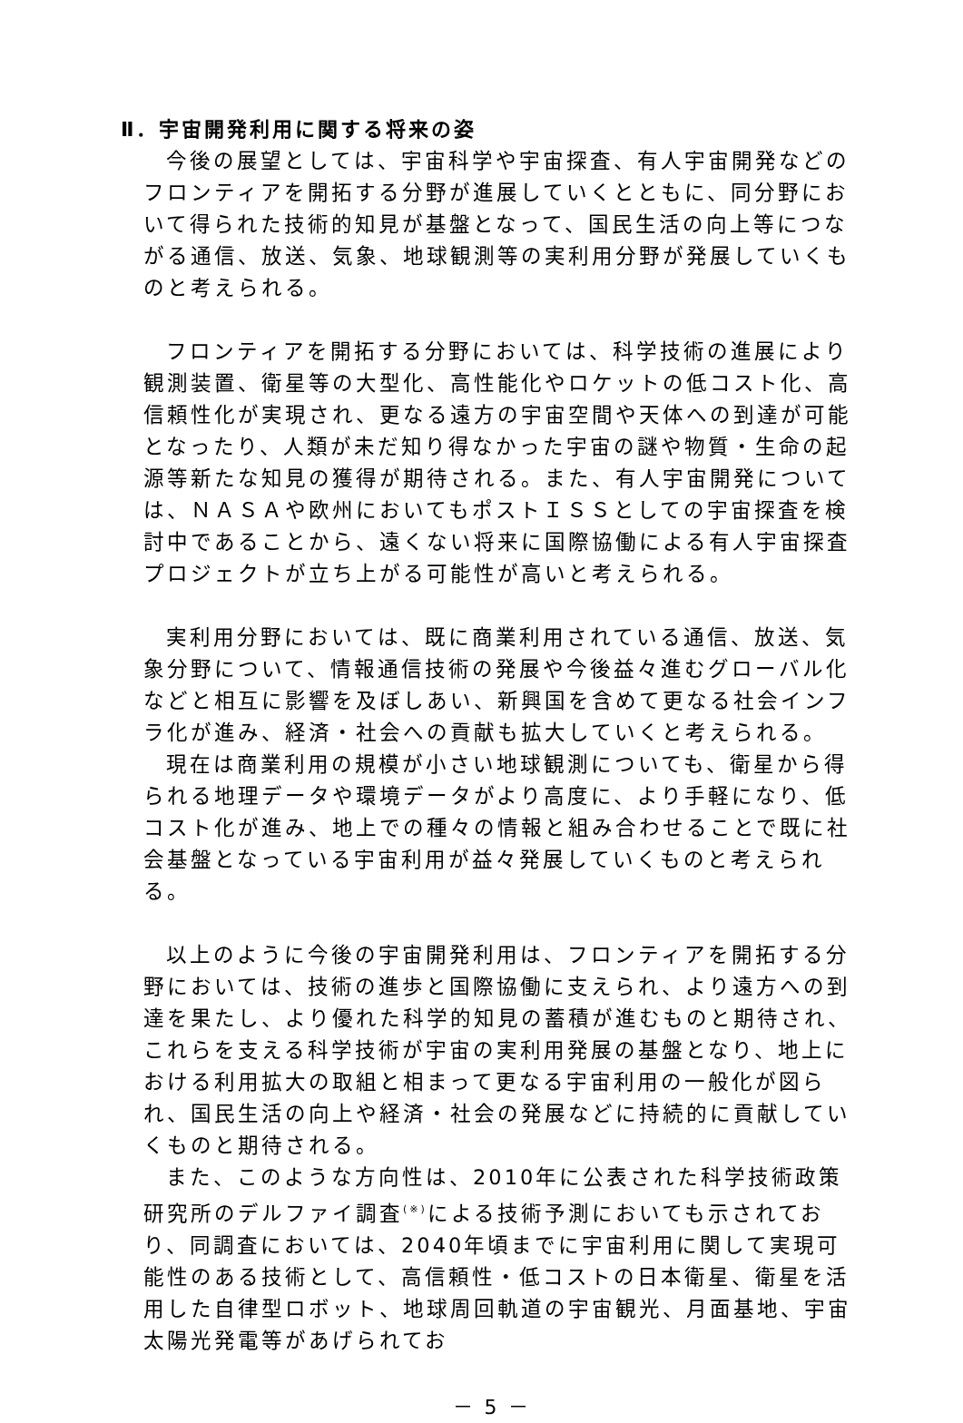Ⅱ．宇宙開発利用に関する将来の姿
今後の展望としては、宇宙科学や宇宙探査、有人宇宙開発などのフロンティアを開拓する分野が進展していくとともに、同分野において得られた技術的知見が基盤となって、国民生活の向上等につながる通信、放送、気象、地球観測等の実利用分野が発展していくものと考えられる。
フロンティアを開拓する分野においては、科学技術の進展により観測装置、衛星等の大型化、高性能化やロケットの低コスト化、高信頼性化が実現され、更なる遠方の宇宙空間や天体への到達が可能となったり、人類が未だ知り得なかった宇宙の謎や物質・生命の起源等新たな知見の獲得が期待される。また、有人宇宙開発については、ＮＡＳＡや欧州においてもポストＩＳＳとしての宇宙探査を検討中であることから、遠くない将来に国際協働による有人宇宙探査プロジェクトが立ち上がる可能性が高いと考えられる。
実利用分野においては、既に商業利用されている通信、放送、気象分野について、情報通信技術の発展や今後益々進むグローバル化などと相互に影響を及ぼしあい、新興国を含めて更なる社会インフラ化が進み、経済・社会への貢献も拡大していくと考えられる。
現在は商業利用の規模が小さい地球観測についても、衛星から得られる地理データや環境データがより高度に、より手軽になり、低コスト化が進み、地上での種々の情報と組み合わせることで既に社会基盤となっている宇宙利用が益々発展していくものと考えられる。
以上のように今後の宇宙開発利用は、フロンティアを開拓する分野においては、技術の進歩と国際協働に支えられ、より遠方への到達を果たし、より優れた科学的知見の蓄積が進むものと期待され、これらを支える科学技術が宇宙の実利用発展の基盤となり、地上における利用拡大の取組と相まって更なる宇宙利用の一般化が図られ、国民生活の向上や経済・社会の発展などに持続的に貢献していくものと期待される。
また、このような方向性は、2010年に公表された科学技術政策研究所のデルファイ調査<sup>(※)</sup>による技術予測においても示されており、同調査においては、2040年頃までに宇宙利用に関して実現可能性のある技術として、高信頼性・低コストの日本衛星、衛星を活用した自律型ロボット、地球周回軌道の宇宙観光、月面基地、宇宙太陽光発電等があげられてお
－ 5 －